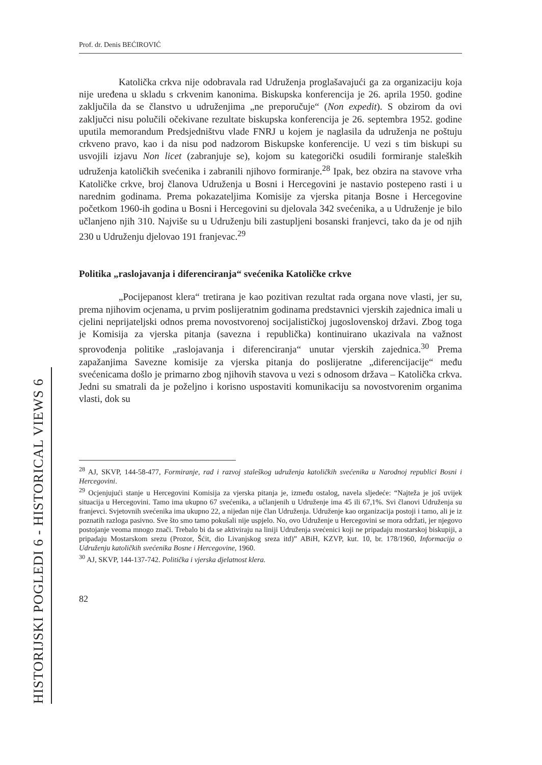HISTORIJSKI POGLEDI 6 - HISTORICAL VIEWS 6
Prof. dr. Denis BEĆIROVIĆ
Katolička crkva nije odobravala rad Udruženja proglašavajući ga za organizaciju koja nije uređena u skladu s crkvenim kanonima. Biskupska konferencija je 26. aprila 1950. godine zaključila da se članstvo u udruženjima „ne preporučuje“ (Non expedit). S obzirom da ovi zaključci nisu polučili očekivane rezultate biskupska konferencija je 26. septembra 1952. godine uputila memorandum Predsjedništvu vlade FNRJ u kojem je naglasila da udruženja ne poštuju crkveno pravo, kao i da nisu pod nadzorom Biskupske konferencije. U vezi s tim biskupi su usvojili izjavu Non licet (zabranjuje se), kojom su kategorički osudili formiranje staleških udruženja katoličkih svećenika i zabranili njihovo formiranje.<sup>28</sup> Ipak, bez obzira na stavove vrha Katoličke crkve, broj članova Udruženja u Bosni i Hercegovini je nastavio postepeno rasti i u narednim godinama. Prema pokazateljima Komisije za vjerska pitanja Bosne i Hercegovine početkom 1960-ih godina u Bosni i Hercegovini su djelovala 342 svećenika, a u Udruženje je bilo učlanjeno njih 310. Najviše su u Udruženju bili zastupljeni bosanski franjevci, tako da je od njih 230 u Udruženju djelovao 191 franjevac.<sup>29</sup>
Politika „raslojavanja i diferenciranja“ svećenika Katoličke crkve
„Pocijepanost klera“ tretirana je kao pozitivan rezultat rada organa nove vlasti, jer su, prema njihovim ocjenama, u prvim poslijeratnim godinama predstavnici vjerskih zajednica imali u cjelini neprijateljski odnos prema novostvorenoj socijalističkoj jugoslovenskoj državi. Zbog toga je Komisija za vjerska pitanja (savezna i republička) kontinuirano ukazivala na važnost sprovođenja politike „raslojavanja i diferenciranja“ unutar vjerskih zajednica.<sup>30</sup> Prema zapažanjima Savezne komisije za vjerska pitanja do poslijeratne „diferencijacije“ među svećenicama došlo je primarno zbog njihovih stavova u vezi s odnosom država – Katolička crkva. Jedni su smatrali da je poželjno i korisno uspostaviti komunikaciju sa novostvorenim organima vlasti, dok su
<sup>28</sup> AJ, SKVP, 144-58-477, Formiranje, rad i razvoj staleškog udruženja katoličkih svećenika u Narodnoj republici Bosni i Hercegovini.
<sup>29</sup> Ocjenjujući stanje u Hercegovini Komisija za vjerska pitanja je, između ostalog, navela sljedeće: “Najteža je još uvijek situacija u Hercegovini. Tamo ima ukupno 67 svećenika, a učlanjenih u Udruženje ima 45 ili 67,1%. Svi članovi Udruženja su franjevci. Svjetovnih svećenika ima ukupno 22, a nijedan nije član Udruženja. Udruženje kao organizacija postoji i tamo, ali je iz poznatih razloga pasivno. Sve što smo tamo pokušali nije uspjelo. No, ovo Udruženje u Hercegovini se mora održati, jer njegovo postojanje veoma mnogo znači. Trebalo bi da se aktiviraju na liniji Udruženja svećenici koji ne pripadaju mostarskoj biskupiji, a pripadaju Mostarskom srezu (Prozor, Šćit, dio Livanjskog sreza itd)” ABiH, KZVP, kut. 10, br. 178/1960, Informacija o Udruženju katoličkih svećenika Bosne i Hercegovine, 1960.
<sup>30</sup> AJ, SKVP, 144-137-742. Politička i vjerska djelatnost klera.
82